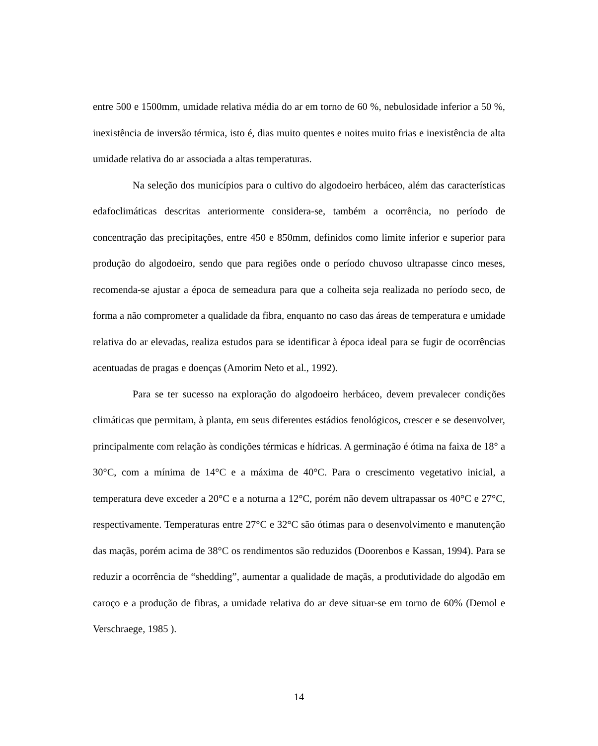entre 500 e 1500mm, umidade relativa média do ar em torno de 60 %, nebulosidade inferior a 50 %, inexistência de inversão térmica, isto é, dias muito quentes e noites muito frias e inexistência de alta umidade relativa do ar associada a altas temperaturas.
Na seleção dos municípios para o cultivo do algodoeiro herbáceo, além das características edafoclimáticas descritas anteriormente considera-se, também a ocorrência, no período de concentração das precipitações, entre 450 e 850mm, definidos como limite inferior e superior para produção do algodoeiro, sendo que para regiões onde o período chuvoso ultrapasse cinco meses, recomenda-se ajustar a época de semeadura para que a colheita seja realizada no período seco, de forma a não comprometer a qualidade da fibra, enquanto no caso das áreas de temperatura e umidade relativa do ar elevadas, realiza estudos para se identificar à época ideal para se fugir de ocorrências acentuadas de pragas e doenças (Amorim Neto et al., 1992).
Para se ter sucesso na exploração do algodoeiro herbáceo, devem prevalecer condições climáticas que permitam, à planta, em seus diferentes estádios fenológicos, crescer e se desenvolver, principalmente com relação às condições térmicas e hídricas. A germinação é ótima na faixa de 18° a 30°C, com a mínima de 14°C e a máxima de 40°C. Para o crescimento vegetativo inicial, a temperatura deve exceder a 20°C e a noturna a 12°C, porém não devem ultrapassar os 40°C e 27°C, respectivamente. Temperaturas entre 27°C e 32°C são ótimas para o desenvolvimento e manutenção das maçãs, porém acima de 38°C os rendimentos são reduzidos (Doorenbos e Kassan, 1994). Para se reduzir a ocorrência de “shedding”, aumentar a qualidade de maçãs, a produtividade do algodão em caroço e a produção de fibras, a umidade relativa do ar deve situar-se em torno de 60% (Demol e Verschraege, 1985 ).
14